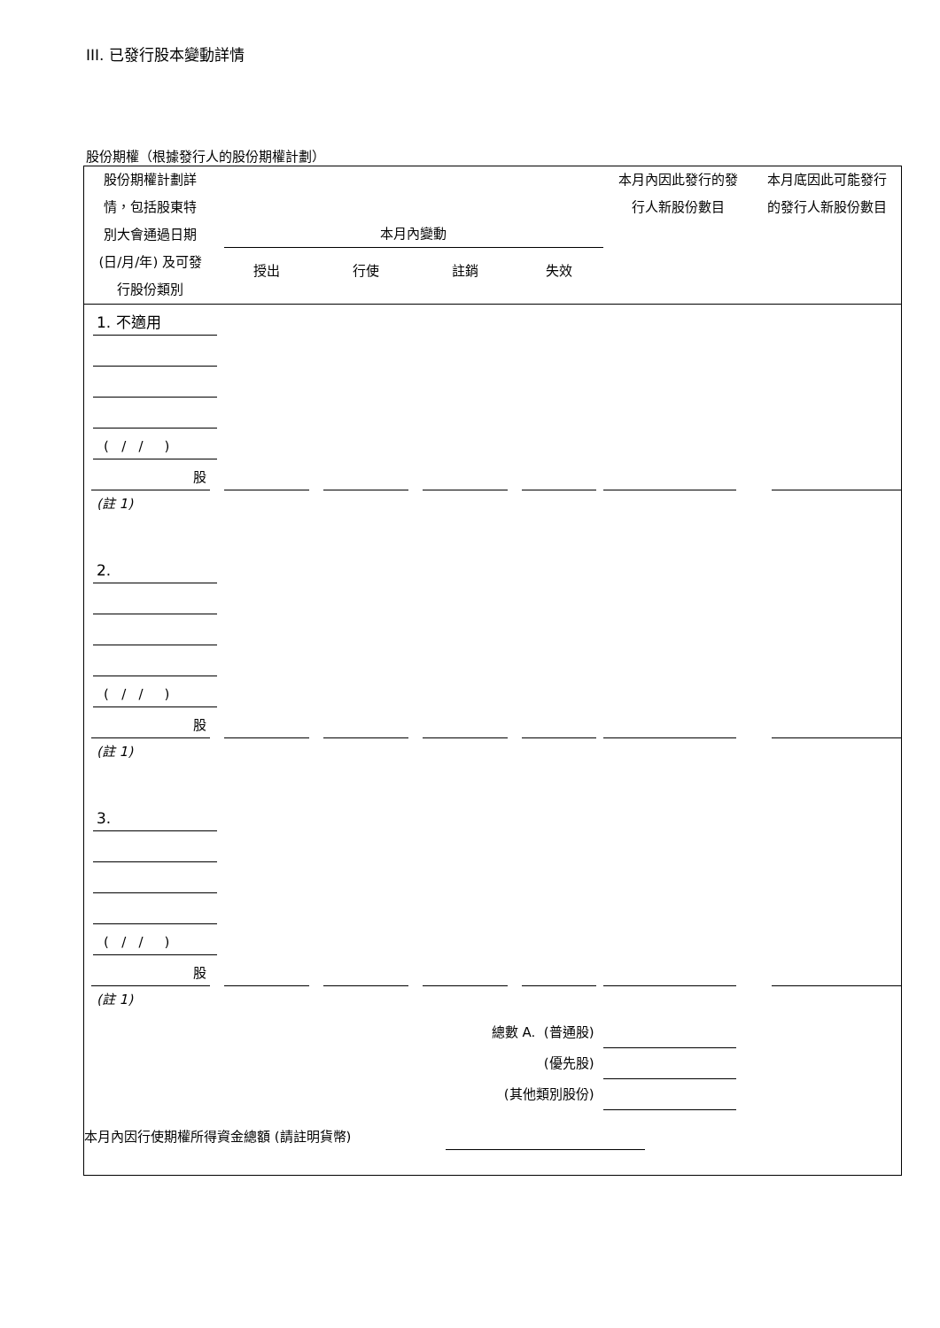III. 已發行股本變動詳情
股份期權（根據發行人的股份期權計劃）
| 股份期權計劃詳 情，包括股東特 別大會通過日期 (日/月/年) 及可發 行股份類別 | 本月內變動 授出 行使 註銷 失效 | | | | 本月內因此發行的發 行人新股份數目 | 本月底因此可能發行 的發行人新股份數目 |
| 1. 不適用 | | | | | | |
| ( / / ) | | | | | | |
| 股 | | | | | | |
| (註 1) | | | | | | |
| 2. | | | | | | |
| ( / / ) | | | | | | |
| 股 | | | | | | |
| (註 1) | | | | | | |
| 3. | | | | | | |
| ( / / ) | | | | | | |
| 股 | | | | | | |
| (註 1) | | | | | | |
| 總數 A. (普通股) | | | | | | |
| (優先股) | | | | | | |
| (其他類別股份) | | | | | | |
| 本月內因行使期權所得資金總額 (請註明貨幣) | | | | | | |